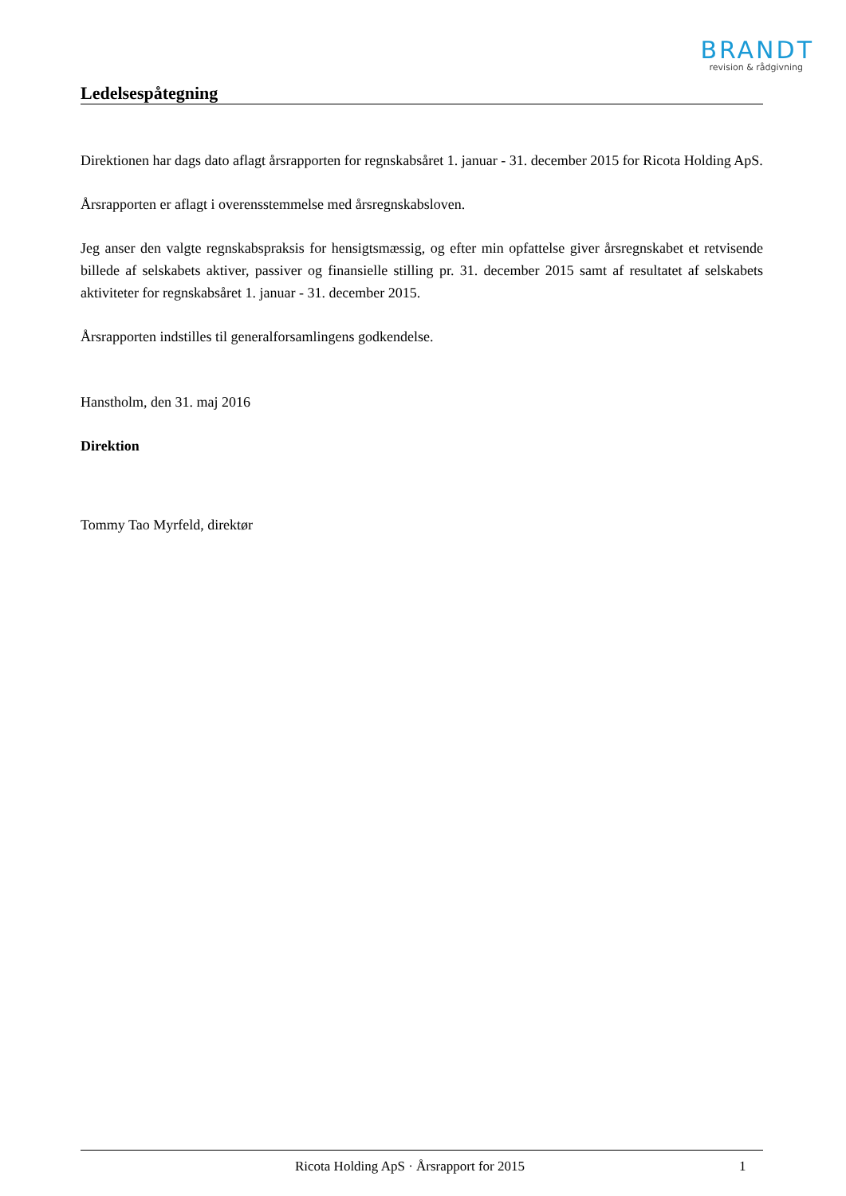BRANDT
revision & rådgivning
Ledelsespåtegning
Direktionen har dags dato aflagt årsrapporten for regnskabsåret 1. januar - 31. december 2015 for Ricota Holding ApS.
Årsrapporten er aflagt i overensstemmelse med årsregnskabsloven.
Jeg anser den valgte regnskabspraksis for hensigtsmæssig, og efter min opfattelse giver årsregnskabet et retvisende billede af selskabets aktiver, passiver og finansielle stilling pr. 31. december 2015 samt af resultatet af selskabets aktiviteter for regnskabsåret 1. januar - 31. december 2015.
Årsrapporten indstilles til generalforsamlingens godkendelse.
Hanstholm, den 31. maj 2016
Direktion
Tommy Tao Myrfeld, direktør
Ricota Holding ApS · Årsrapport for 2015
1